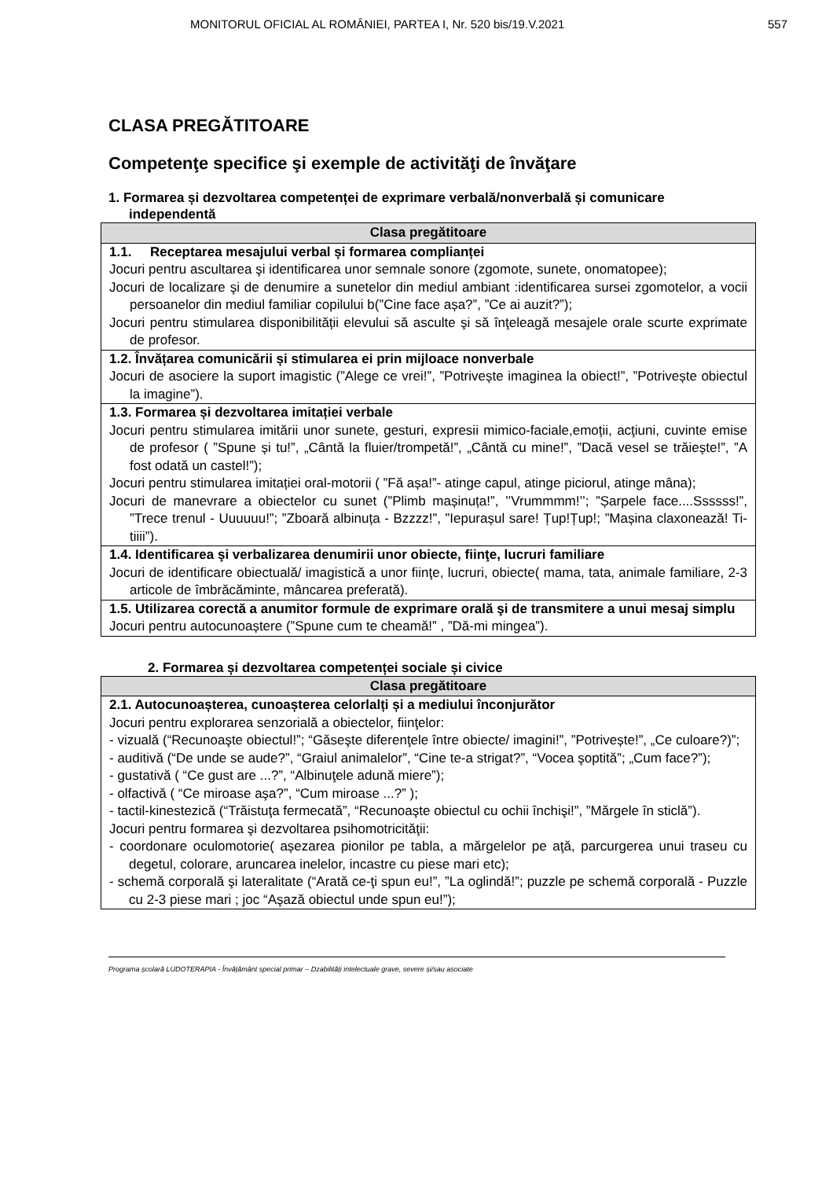MONITORUL OFICIAL AL ROMÂNIEI, PARTEA I, Nr. 520 bis/19.V.2021 557
CLASA PREGĂTITOARE
Competenţe specifice şi exemple de activităţi de învăţare
1. Formarea și dezvoltarea competenței de exprimare verbală/nonverbală și comunicare independentă
| Clasa pregătitoare |
| --- |
| 1.1. Receptarea mesajului verbal și formarea complianței Jocuri pentru ascultarea şi identificarea unor semnale sonore (zgomote, sunete, onomatopee); Jocuri de localizare şi de denumire a sunetelor din mediul ambiant :identificarea sursei zgomotelor, a vocii persoanelor din mediul familiar copilului b(”Cine face așa?”, ”Ce ai auzit?”); Jocuri pentru stimularea disponibilității elevului să asculte şi să înţeleagă mesajele orale scurte exprimate de profesor. |
| 1.2. Învățarea comunicării și stimularea ei prin mijloace nonverbale Jocuri de asociere la suport imagistic (”Alege ce vrei!”, ”Potrivește imaginea la obiect!”, ”Potrivește obiectul la imagine”). |
| 1.3. Formarea și dezvoltarea imitației verbale Jocuri pentru stimularea imitării unor sunete, gesturi, expresii mimico-faciale,emoții, acţiuni, cuvinte emise de profesor ( ”Spune și tu!”, „Cântă la fluier/trompetă!”, „Cântă cu mine!”, ”Dacă vesel se trăiește!”, ”A fost odată un castel!”); Jocuri pentru stimularea imitației oral-motorii ( ”Fă așa!”- atinge capul, atinge piciorul, atinge mâna); Jocuri de manevrare a obiectelor cu sunet (”Plimb mașinuța!”, ’’Vrummmm!’’; ”Șarpele face....Ssssss!”, ”Trece trenul - Uuuuuu!”; ”Zboară albinuța - Bzzzz!”, ”Iepurașul sare! Țup!Țup!; ”Mașina claxonează! Ti-tiiii”). |
| 1.4. Identificarea şi verbalizarea denumirii unor obiecte, fiinţe, lucruri familiare Jocuri de identificare obiectuală/ imagistică a unor fiinţe, lucruri, obiecte( mama, tata, animale familiare, 2-3 articole de îmbrăcăminte, mâncarea preferată). |
| 1.5. Utilizarea corectă a anumitor formule de exprimare orală şi de transmitere a unui mesaj simplu Jocuri pentru autocunoaștere (”Spune cum te cheamă!” , ”Dă-mi mingea”). |
2. Formarea și dezvoltarea competenței sociale și civice
| Clasa pregătitoare |
| --- |
| 2.1. Autocunoașterea, cunoașterea celorlalți și a mediului înconjurător Jocuri pentru explorarea senzorială a obiectelor, fiinţelor: - vizuală (“Recunoaşte obiectul!”; “Găseşte diferenţele între obiecte/ imagini!”, ”Potrivește!”, „Ce culoare?)”; - auditivă (“De unde se aude?”, “Graiul animalelor”, “Cine te-a strigat?”, “Vocea şoptită”; „Cum face?”); - gustativă ( “Ce gust are ...?”, “Albinuţele adună miere”); - olfactivă ( “Ce miroase aşa?”, “Cum miroase ...?” ); - tactil-kinestezică (“Trăistuţa fermecată”, “Recunoaşte obiectul cu ochii închişi!”, ”Mărgele în sticlă”). Jocuri pentru formarea şi dezvoltarea psihomotricităţii: - coordonare oculomotorie( așezarea pionilor pe tabla, a mărgelelor pe aţă, parcurgerea unui traseu cu degetul, colorare, aruncarea inelelor, incastre cu piese mari etc); - schemă corporală şi lateralitate (“Arată ce-ţi spun eu!”, ”La oglindă!”; puzzle pe schemă corporală - Puzzle cu 2-3 piese mari ; joc “Aşază obiectul unde spun eu!”); |
Programa școlară LUDOTERAPIA - Învățământ special primar – Dzabilități intelectuale grave, severe și/sau asociate